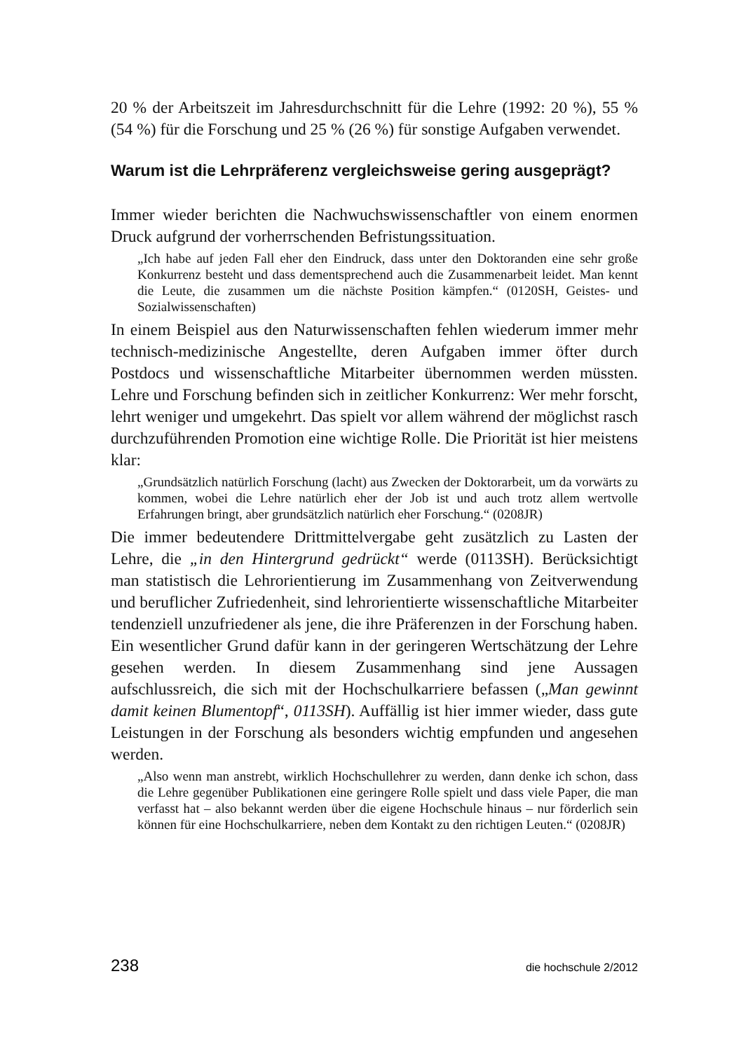20 % der Arbeitszeit im Jahresdurchschnitt für die Lehre (1992: 20 %), 55 % (54 %) für die Forschung und 25 % (26 %) für sonstige Aufgaben verwendet.
Warum ist die Lehrpräferenz vergleichsweise gering ausgeprägt?
Immer wieder berichten die Nachwuchswissenschaftler von einem enormen Druck aufgrund der vorherrschenden Befristungssituation.
„Ich habe auf jeden Fall eher den Eindruck, dass unter den Doktoranden eine sehr große Konkurrenz besteht und dass dementsprechend auch die Zusammenarbeit leidet. Man kennt die Leute, die zusammen um die nächste Position kämpfen.“ (0120SH, Geistes- und Sozialwissenschaften)
In einem Beispiel aus den Naturwissenschaften fehlen wiederum immer mehr technisch-medizinische Angestellte, deren Aufgaben immer öfter durch Postdocs und wissenschaftliche Mitarbeiter übernommen werden müssten. Lehre und Forschung befinden sich in zeitlicher Konkurrenz: Wer mehr forscht, lehrt weniger und umgekehrt. Das spielt vor allem während der möglichst rasch durchzuführenden Promotion eine wichtige Rolle. Die Priorität ist hier meistens klar:
„Grundsätzlich natürlich Forschung (lacht) aus Zwecken der Doktorarbeit, um da vorwärts zu kommen, wobei die Lehre natürlich eher der Job ist und auch trotz allem wertvolle Erfahrungen bringt, aber grundsätzlich natürlich eher Forschung.“ (0208JR)
Die immer bedeutendere Drittmittelvergabe geht zusätzlich zu Lasten der Lehre, die „in den Hintergrund gedrückt“ werde (0113SH). Berücksichtigt man statistisch die Lehrorientierung im Zusammenhang von Zeitverwendung und beruflicher Zufriedenheit, sind lehrorientierte wissenschaftliche Mitarbeiter tendenziell unzufriedener als jene, die ihre Präferenzen in der Forschung haben. Ein wesentlicher Grund dafür kann in der geringeren Wertschätzung der Lehre gesehen werden. In diesem Zusammenhang sind jene Aussagen aufschlussreich, die sich mit der Hochschulkarriere befassen („Man gewinnt damit keinen Blumentopf“, 0113SH). Auffällig ist hier immer wieder, dass gute Leistungen in der Forschung als besonders wichtig empfunden und angesehen werden.
„Also wenn man anstrebt, wirklich Hochschullehrer zu werden, dann denke ich schon, dass die Lehre gegenüber Publikationen eine geringere Rolle spielt und dass viele Paper, die man verfasst hat – also bekannt werden über die eigene Hochschule hinaus – nur förderlich sein können für eine Hochschulkarriere, neben dem Kontakt zu den richtigen Leuten.“ (0208JR)
238 die hochschule 2/2012